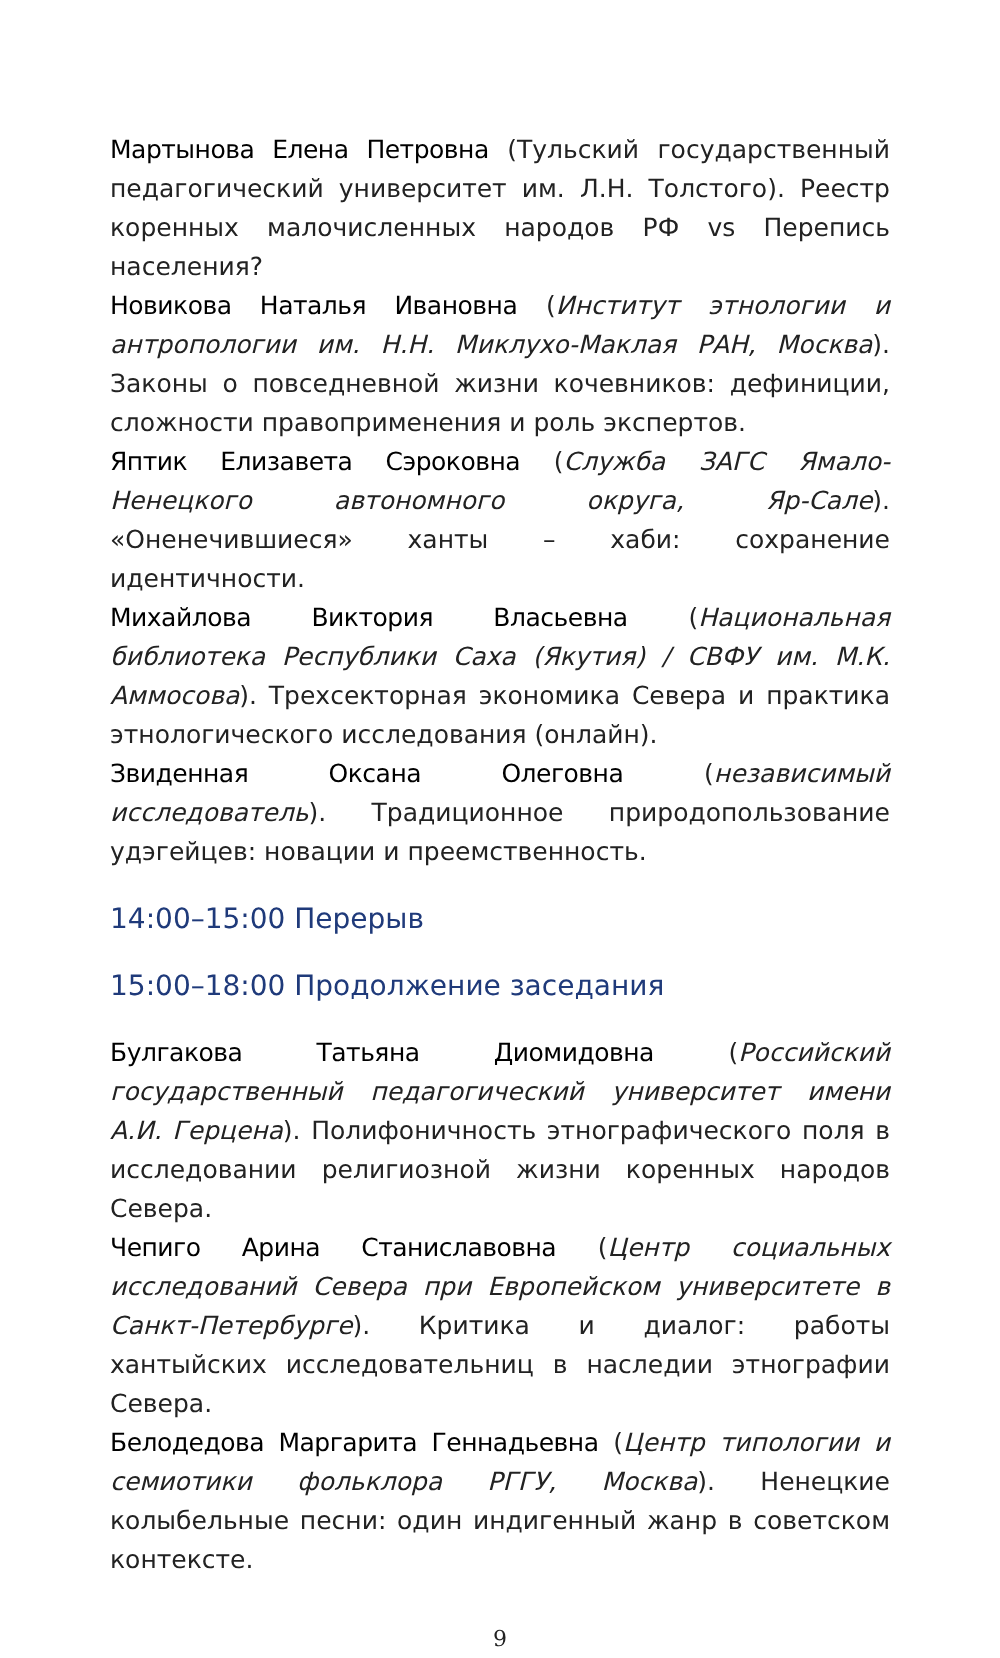Мартынова Елена Петровна (Тульский государственный педагогический университет им. Л.Н. Толстого). Реестр коренных малочисленных народов РФ vs Перепись населения?
Новикова Наталья Ивановна (Институт этнологии и антропологии им. Н.Н. Миклухо-Маклая РАН, Москва). Законы о повседневной жизни кочевников: дефиниции, сложности правоприменения и роль экспертов.
Яптик Елизавета Сэроковна (Служба ЗАГС Ямало-Ненецкого автономного округа, Яр-Сале). «Оненечившиеся» ханты – хаби: сохранение идентичности.
Михайлова Виктория Власьевна (Национальная библиотека Республики Саха (Якутия) / СВФУ им. М.К. Аммосова). Трехсекторная экономика Севера и практика этнологического исследования (онлайн).
Звиденная Оксана Олеговна (независимый исследователь). Традиционное природопользование удэгейцев: новации и преемственность.
14:00–15:00 Перерыв
15:00–18:00 Продолжение заседания
Булгакова Татьяна Диомидовна (Российский государственный педагогический университет имени А.И. Герцена). Полифоничность этнографического поля в исследовании религиозной жизни коренных народов Севера.
Чепиго Арина Станиславовна (Центр социальных исследований Севера при Европейском университете в Санкт-Петербурге). Критика и диалог: работы хантыйских исследовательниц в наследии этнографии Севера.
Белодедова Маргарита Геннадьевна (Центр типологии и семиотики фольклора РГГУ, Москва). Ненецкие колыбельные песни: один индигенный жанр в советском контексте.
9